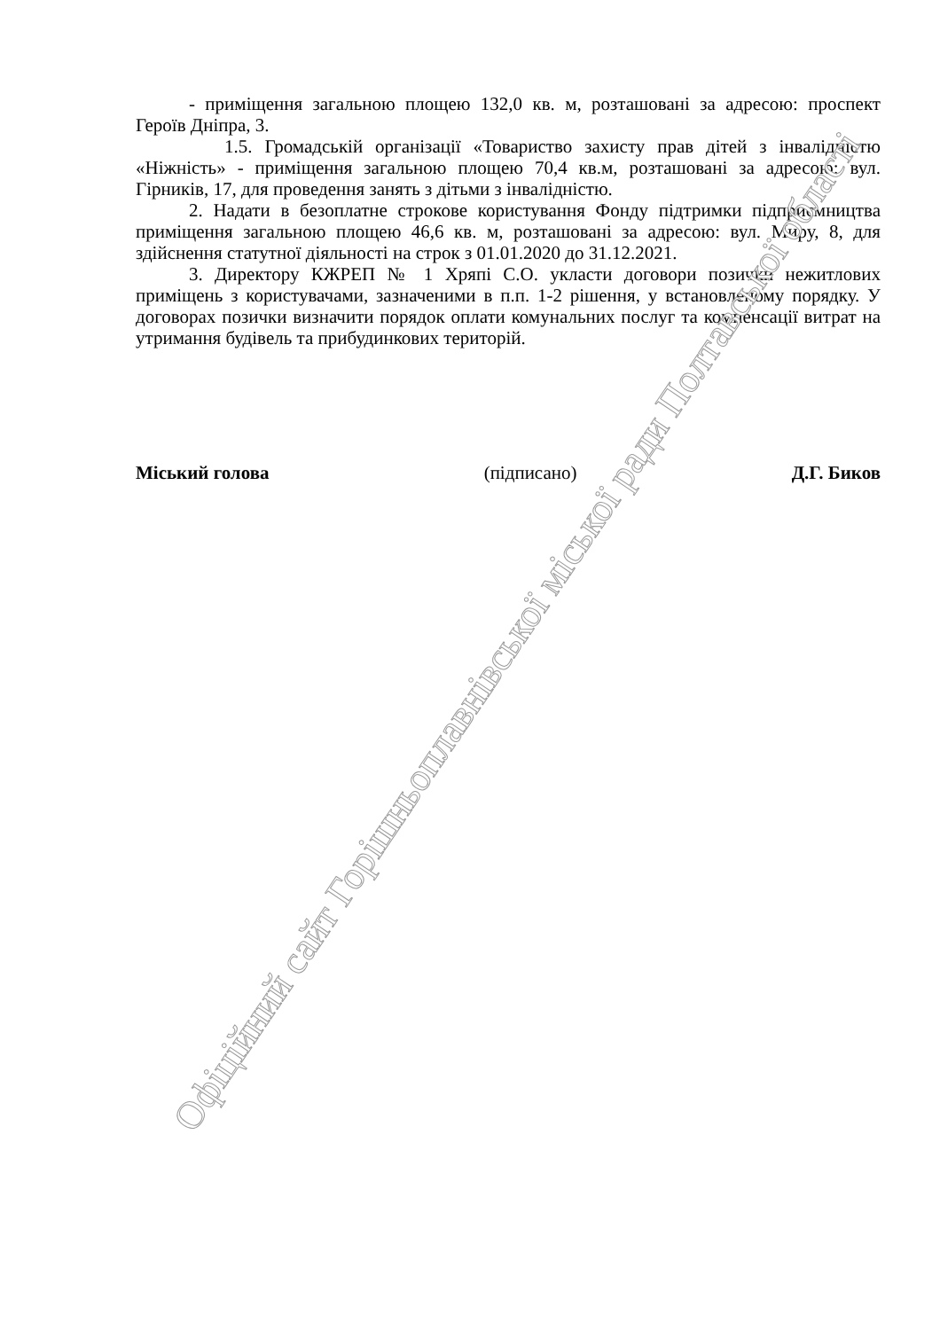- приміщення загальною площею 132,0 кв. м, розташовані за адресою: проспект Героїв Дніпра, 3.
1.5. Громадській організації «Товариство захисту прав дітей з інвалідністю «Ніжність» - приміщення загальною площею 70,4 кв.м, розташовані за адресою: вул. Гірників, 17, для проведення занять з дітьми з інвалідністю.
2. Надати в безоплатне строкове користування Фонду підтримки підприємництва приміщення загальною площею 46,6 кв. м, розташовані за адресою: вул. Миру, 8, для здійснення статутної діяльності на строк з 01.01.2020 до 31.12.2021.
3. Директору КЖРЕП № 1 Хряпі С.О. укласти договори позички нежитлових приміщень з користувачами, зазначеними в п.п. 1-2 рішення, у встановленому порядку. У договорах позички визначити порядок оплати комунальних послуг та компенсації витрат на утримання будівель та прибудинкових територій.
Міський голова (підписано) Д.Г. Биков
Офіційний сайт Горішньоплавнівської міської ради Полтавської області